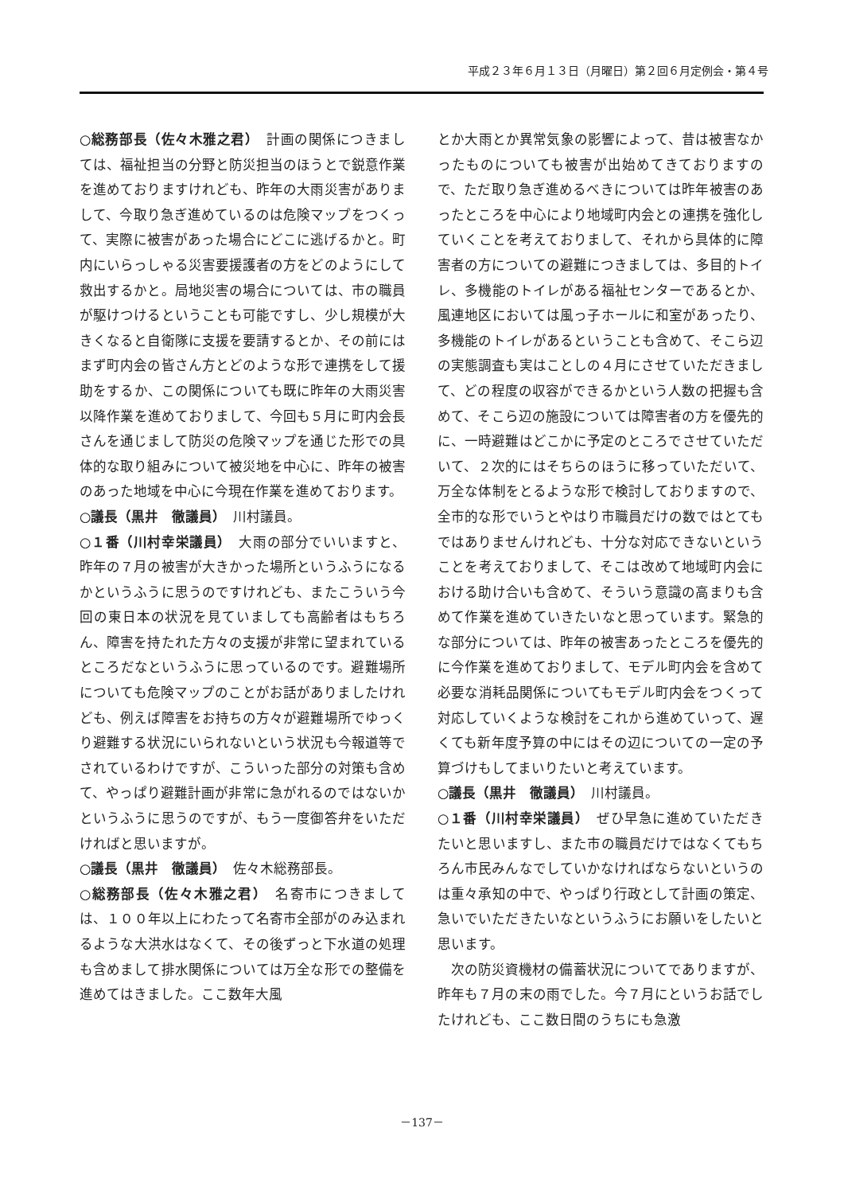平成２３年６月１３日（月曜日）第２回６月定例会・第４号
○総務部長（佐々木雅之君）　計画の関係につきましては、福祉担当の分野と防災担当のほうとで鋭意作業を進めておりますけれども、昨年の大雨災害がありまして、今取り急ぎ進めているのは危険マップをつくって、実際に被害があった場合にどこに逃げるかと。町内にいらっしゃる災害要援護者の方をどのようにして救出するかと。局地災害の場合については、市の職員が駆けつけるということも可能ですし、少し規模が大きくなると自衛隊に支援を要請するとか、その前にはまず町内会の皆さん方とどのような形で連携をして援助をするか、この関係についても既に昨年の大雨災害以降作業を進めておりまして、今回も５月に町内会長さんを通じまして防災の危険マップを通じた形での具体的な取り組みについて被災地を中心に、昨年の被害のあった地域を中心に今現在作業を進めております。
○議長（黒井　徹議員）　川村議員。
○１番（川村幸栄議員）　大雨の部分でいいますと、昨年の７月の被害が大きかった場所というふうになるかというふうに思うのですけれども、またこういう今回の東日本の状況を見ていましても高齢者はもちろん、障害を持たれた方々の支援が非常に望まれているところだなというふうに思っているのです。避難場所についても危険マップのことがお話がありましたけれども、例えば障害をお持ちの方々が避難場所でゆっくり避難する状況にいられないという状況も今報道等でされているわけですが、こういった部分の対策も含めて、やっぱり避難計画が非常に急がれるのではないかというふうに思うのですが、もう一度御答弁をいただければと思いますが。
○議長（黒井　徹議員）　佐々木総務部長。
○総務部長（佐々木雅之君）　名寄市につきましては、１００年以上にわたって名寄市全部がのみ込まれるような大洪水はなくて、その後ずっと下水道の処理も含めまして排水関係については万全な形での整備を進めてはきました。ここ数年大風
とか大雨とか異常気象の影響によって、昔は被害なかったものについても被害が出始めてきておりますので、ただ取り急ぎ進めるべきについては昨年被害のあったところを中心により地域町内会との連携を強化していくことを考えておりまして、それから具体的に障害者の方についての避難につきましては、多目的トイレ、多機能のトイレがある福祉センターであるとか、風連地区においては風っ子ホールに和室があったり、多機能のトイレがあるということも含めて、そこら辺の実態調査も実はことしの４月にさせていただきまして、どの程度の収容ができるかという人数の把握も含めて、そこら辺の施設については障害者の方を優先的に、一時避難はどこかに予定のところでさせていただいて、２次的にはそちらのほうに移っていただいて、万全な体制をとるような形で検討しておりますので、全市的な形でいうとやはり市職員だけの数ではとてもではありませんけれども、十分な対応できないということを考えておりまして、そこは改めて地域町内会における助け合いも含めて、そういう意識の高まりも含めて作業を進めていきたいなと思っています。緊急的な部分については、昨年の被害あったところを優先的に今作業を進めておりまして、モデル町内会を含めて必要な消耗品関係についてもモデル町内会をつくって対応していくような検討をこれから進めていって、遅くても新年度予算の中にはその辺についての一定の予算づけもしてまいりたいと考えています。
○議長（黒井　徹議員）　川村議員。
○１番（川村幸栄議員）　ぜひ早急に進めていただきたいと思いますし、また市の職員だけではなくてもちろん市民みんなでしていかなければならないというのは重々承知の中で、やっぱり行政として計画の策定、急いでいただきたいなというふうにお願いをしたいと思います。
次の防災資機材の備蓄状況についてでありますが、昨年も７月の末の雨でした。今７月にというお話でしたけれども、ここ数日間のうちにも急激
－137－